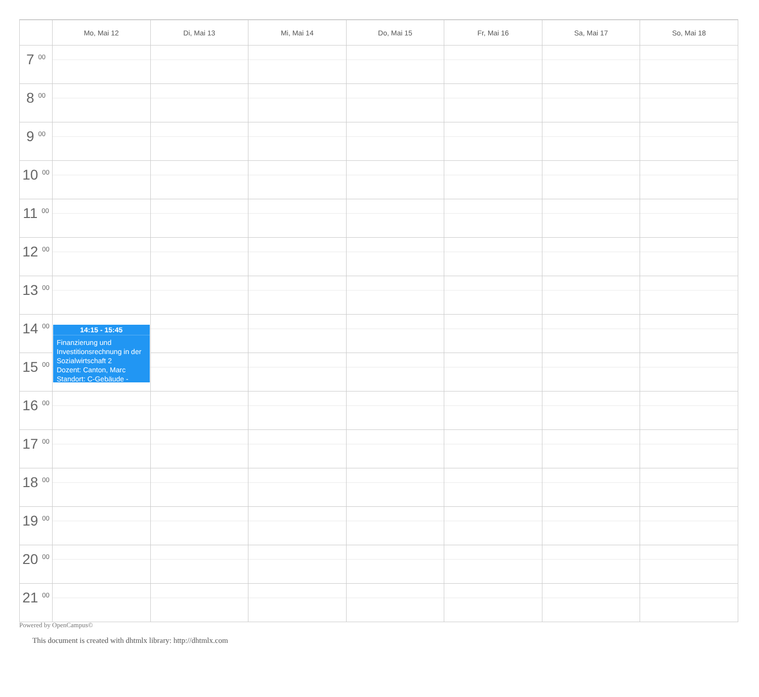| | Mo, Mai 12 | Di, Mai 13 | Mi, Mai 14 | Do, Mai 15 | Fr, Mai 16 | Sa, Mai 17 | So, Mai 18 |
| --- | --- | --- | --- | --- | --- | --- | --- |
| 7 <sup>00</sup> | | | | | | | |
| 8 <sup>00</sup> | | | | | | | |
| 9 <sup>00</sup> | | | | | | | |
| 10 <sup>00</sup> | | | | | | | |
| 11 <sup>00</sup> | | | | | | | |
| 12 <sup>00</sup> | | | | | | | |
| 13 <sup>00</sup> | | | | | | | |
| 14 <sup>00</sup> | 14:15 - 15:45 Finanzierung und Investitionsrechnung in der Sozialwirtschaft 2 Dozent: Canton, Marc Standort: C-Gebäude - | | | | | | |
| 15 <sup>00</sup> | | | | | | | |
| 16 <sup>00</sup> | | | | | | | |
| 17 <sup>00</sup> | | | | | | | |
| 18 <sup>00</sup> | | | | | | | |
| 19 <sup>00</sup> | | | | | | | |
| 20 <sup>00</sup> | | | | | | | |
| 21 <sup>00</sup> | | | | | | | |
Powered by OpenCampus©
This document is created with dhtmlx library: http://dhtmlx.com